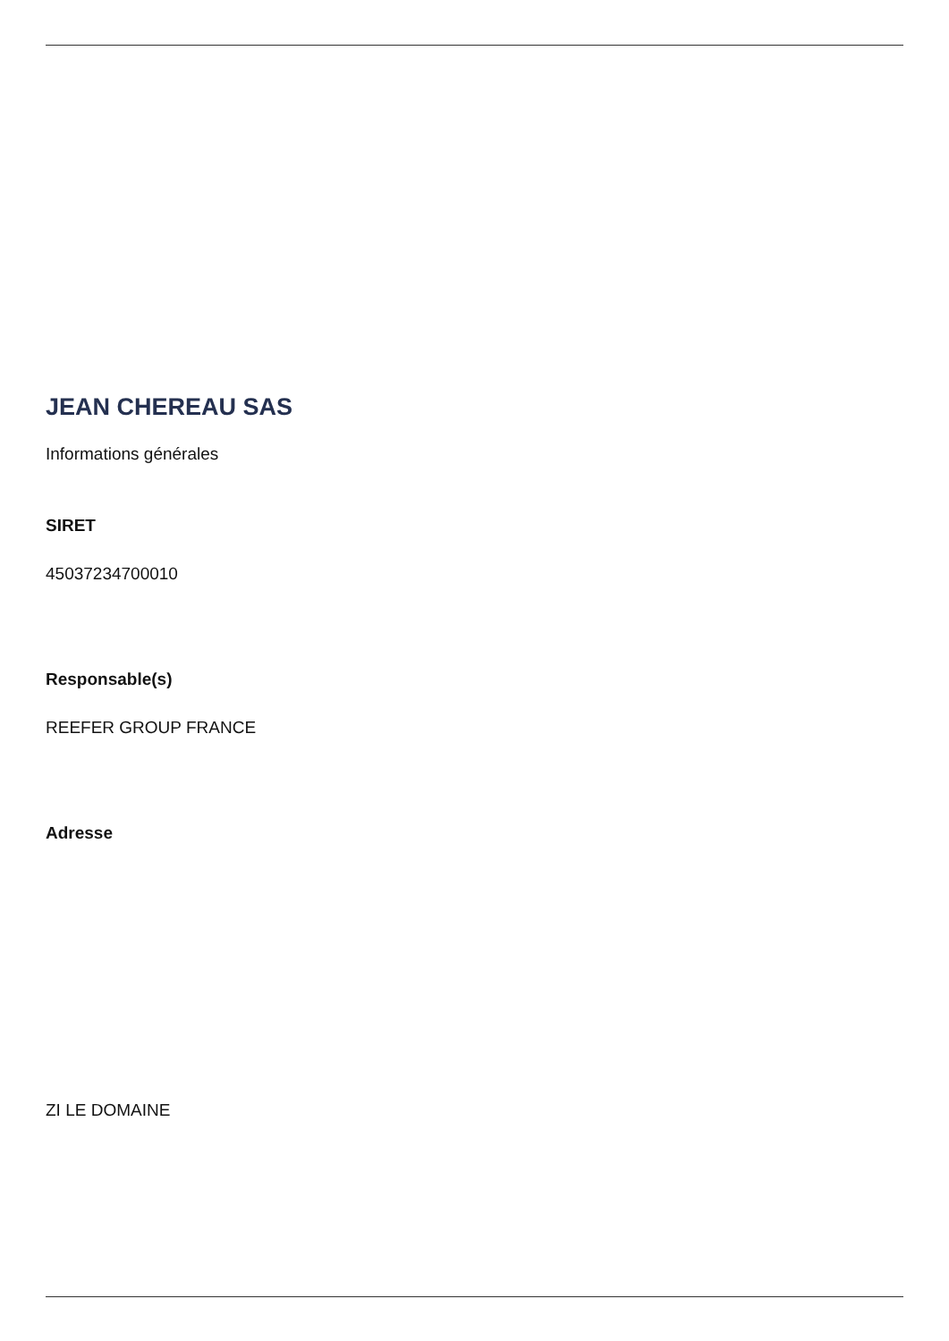JEAN CHEREAU SAS
Informations générales
SIRET
45037234700010
Responsable(s)
REEFER GROUP FRANCE
Adresse
ZI LE DOMAINE